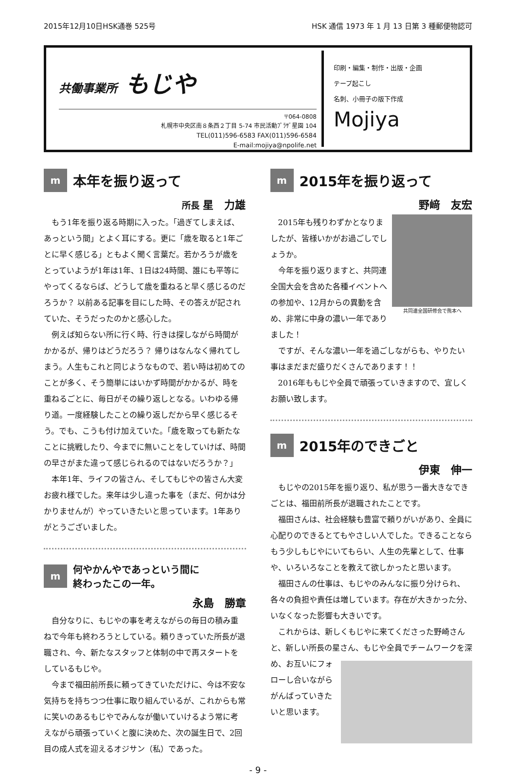2015年12月10日HSK通巻 525号 HSK 通信 1973 年 1 月 13 日第 3 種郵便物認可
共働事業所 もじや
〒064-0808
札幌市中央区南８条西２丁目 5-74 市民活動ﾌﾟﾗｻﾞ星園 104
TEL(011)596-6583 FAX(011)596-6584
E-mail:mojiya@npolife.net
印刷・編集・制作・出版・企画
テープ起こし
名刺、小冊子の版下作成
Mojiya
m本年を振り返って
所長 星　力雄
もう1年を振り返る時期に入った。「過ぎてしまえば、あっという間」とよく耳にする。更に「歳を取ると1年ごとに早く感じる」ともよく聞く言葉だ。若かろうが歳をとっていようが1年は1年、1日は24時間、誰にも平等にやってくるならば、どうして歳を重ねると早く感じるのだろうか？ 以前ある記事を目にした時、その答えが記されていた、そうだったのかと感心した。
例えば知らない所に行く時、行きは探しながら時間がかかるが、帰りはどうだろう？ 帰りはなんなく帰れてしまう。人生もこれと同じようなもので、若い時は初めてのことが多く、そう簡単にはいかず時間がかかるが、時を重ねるごとに、毎日がその繰り返しとなる。いわゆる帰り道。一度経験したことの繰り返しだから早く感じるそう。でも、こうも付け加えていた。「歳を取っても新たなことに挑戦したり、今までに無いことをしていけば、時間の早さがまた違って感じられるのではないだろうか？」
本年1年、ライフの皆さん、そしてもじやの皆さん大変お疲れ様でした。来年は少し違った事を（まだ、何かは分かりませんが）やっていきたいと思っています。1年ありがとうございました。
m何やかんやであっという間に
終わったこの一年。
永島　勝章
自分なりに、もじやの事を考えながらの毎日の積み重ねで今年も終わろうとしている。頼りきっていた所長が退職され、今、新たなスタッフと体制の中で再スタートをしているもじや。
今まで福田前所長に頼ってきていただけに、今は不安な気持ちを持ちつつ仕事に取り組んでいるが、これからも常に笑いのあるもじやでみんなが働いていけるよう常に考えながら頑張っていくと腹に決めた、次の誕生日で、2回目の成人式を迎えるオジサン（私）であった。
m 2015年を振り返って
野﨑　友宏
共同連全国研修会で熊本へ
2015年も残りわずかとなりましたが、皆様いかがお過ごしでしょうか。
今年を振り返りますと、共同連全国大会を含めた各種イベントへの参加や、12月からの異動を含め、非常に中身の濃い一年でありました！
ですが、そんな濃い一年を過ごしながらも、やりたい事はまだまだ盛りだくさんであります！！
2016年ももじや全員で頑張っていきますので、宜しくお願い致します。
m 2015年のできごと
伊東　伸一
もじやの2015年を振り返り、私が思う一番大きなできごとは、福田前所長が退職されたことです。
福田さんは、社会経験も豊富で頼りがいがあり、全員に心配りのできるとてもやさしい人でした。できることならもう少しもじやにいてもらい、人生の先輩として、仕事や、いろいろなことを教えて欲しかったと思います。
福田さんの仕事は、もじやのみんなに振り分けられ、各々の負担や責任は増しています。存在が大きかった分、いなくなった影響も大きいです。
これからは、新しくもじやに来てくださった野崎さんと、新しい所長の星さん、もじや全員でチームワー クを深め、お互いにフォローし合いながらがんばっていきたいと思います。
- 9 -